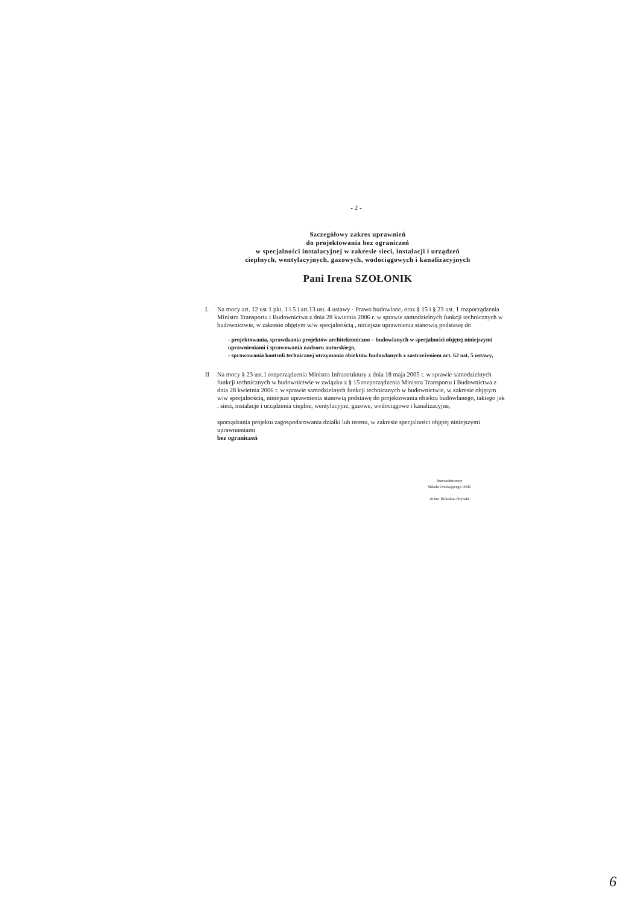- 2 -
Szczegółowy zakres uprawnień
do projektowania bez ograniczeń
w specjalności instalacyjnej w zakresie sieci, instalacji i urządzeń
cieplnych, wentylacyjnych, gazowych, wodociągowych i kanalizacyjnych
Pani Irena SZOŁONIK
I. Na mocy art. 12 ust 1 pkt. 1 i 5 i art.13 ust. 4 ustawy - Prawo budowlane, oraz § 15 i § 23 ust. 1 rozporządzenia Ministra Transportu i Budownictwa z dnia 28 kwietnia 2006 r. w sprawie samodzielnych funkcji technicznych w budownictwie, w zakresie objętym w/w specjalnością , niniejsze uprawnienia stanowią podstawę do
- projektowania, sprawdzania projektów architektoniczno – budowlanych w specjalności objętej niniejszymi uprawnieniami i sprawowania nadzoru autorskiego,
- sprawowania kontroli technicznej utrzymania obiektów budowlanych z zastrzeżeniem art. 62 ust. 5 ustawy,
II Na mocy § 23 ust.1 rozporządzenia Ministra Infrastruktury z dnia 18 maja 2005 r. w sprawie samodzielnych funkcji technicznych w budownictwie w związku z § 15 rozporządzenia Ministra Transportu i Budownictwa z dnia 28 kwietnia 2006 r. w sprawie samodzielnych funkcji technicznych w budownictwie, w zakresie objętym w/w specjalnością, niniejsze uprawnienia stanowią podstawę do projektowania obiektu budowlanego, takiego jak . sieci, instalacje i urządzenia cieplne, wentylacyjne, gazowe, wodociągowe i kanalizacyjne,
sporządzania projektu zagospodarowania działki lub terenu, w zakresie specjalności objętej niniejszymi uprawnieniami
bez ograniczeń
Przewodniczący
Składu Orzekającego OKK
dr inż. Bolesław Hrynski
6